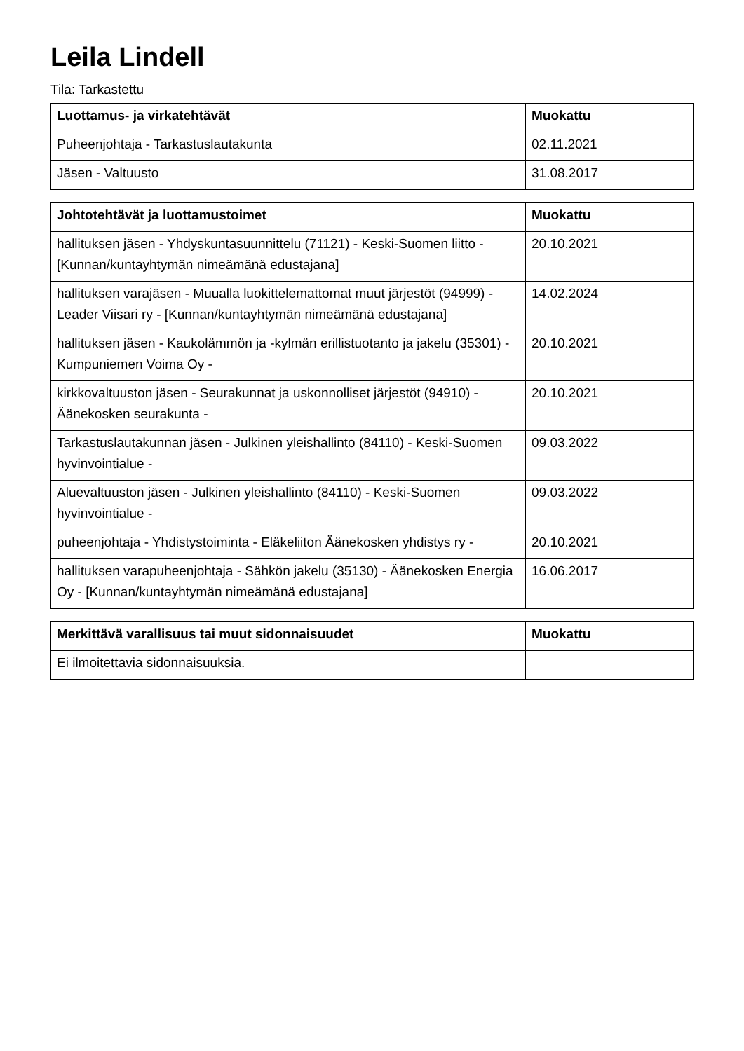Leila Lindell
Tila: Tarkastettu
| Luottamus- ja virkatehtävät | Muokattu |
| --- | --- |
| Puheenjohtaja - Tarkastuslautakunta | 02.11.2021 |
| Jäsen - Valtuusto | 31.08.2017 |
| Johtotehtävät ja luottamustoimet | Muokattu |
| --- | --- |
| hallituksen jäsen - Yhdyskuntasuunnittelu (71121) - Keski-Suomen liitto - [Kunnan/kuntayhtymän nimeämänä edustajana] | 20.10.2021 |
| hallituksen varajäsen - Muualla luokittelemattomat muut järjestöt (94999) - Leader Viisari ry - [Kunnan/kuntayhtymän nimeämänä edustajana] | 14.02.2024 |
| hallituksen jäsen - Kaukolämmön ja -kylmän erillistuotanto ja jakelu (35301) - Kumpuniemen Voima Oy - | 20.10.2021 |
| kirkkovaltuuston jäsen - Seurakunnat ja uskonnolliset järjestöt (94910) - Äänekosken seurakunta - | 20.10.2021 |
| Tarkastuslautakunnan jäsen - Julkinen yleishallinto (84110) - Keski-Suomen hyvinvointialue - | 09.03.2022 |
| Aluevaltuuston jäsen - Julkinen yleishallinto (84110) - Keski-Suomen hyvinvointialue - | 09.03.2022 |
| puheenjohtaja - Yhdistystoiminta - Eläkeliiton Äänekosken yhdistys ry - | 20.10.2021 |
| hallituksen varapuheenjohtaja - Sähkön jakelu (35130) - Äänekosken Energia Oy - [Kunnan/kuntayhtymän nimeämänä edustajana] | 16.06.2017 |
| Merkittävä varallisuus tai muut sidonnaisuudet | Muokattu |
| --- | --- |
| Ei ilmoitettavia sidonnaisuuksia. | |